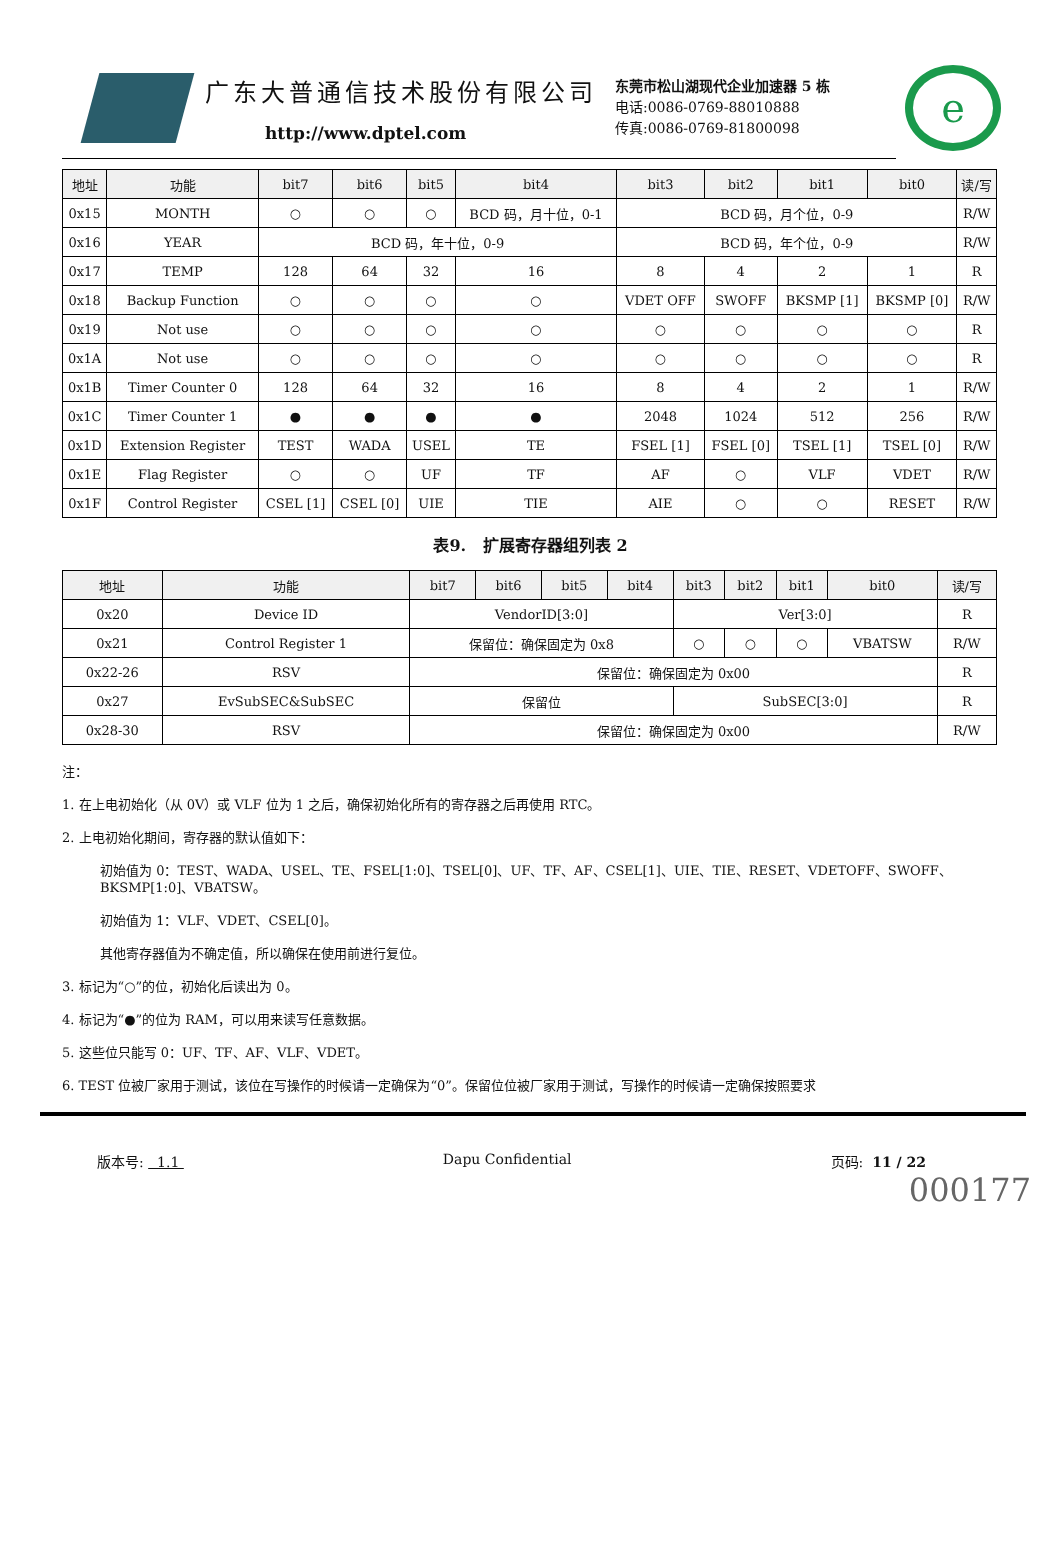广东大普通信技术股份有限公司
http://www.dptel.com
东莞市松山湖现代企业加速器 5 栋
电话:0086-0769-88010888
传真:0086-0769-81800098
e
| 地址 | 功能 | bit7 | bit6 | bit5 | bit4 | bit3 | bit2 | bit1 | bit0 | 读/写 |
| --- | --- | --- | --- | --- | --- | --- | --- | --- | --- | --- |
| 0x15 | MONTH | ○ | ○ | ○ | BCD 码，月十位，0-1 | BCD 码，月个位，0-9 | | | | R/W |
| 0x16 | YEAR | BCD 码，年十位，0-9 | | | | BCD 码，年个位，0-9 | | | | R/W |
| 0x17 | TEMP | 128 | 64 | 32 | 16 | 8 | 4 | 2 | 1 | R |
| 0x18 | Backup Function | ○ | ○ | ○ | ○ | VDET OFF | SWOFF | BKSMP [1] | BKSMP [0] | R/W |
| 0x19 | Not use | ○ | ○ | ○ | ○ | ○ | ○ | ○ | ○ | R |
| 0x1A | Not use | ○ | ○ | ○ | ○ | ○ | ○ | ○ | ○ | R |
| 0x1B | Timer Counter 0 | 128 | 64 | 32 | 16 | 8 | 4 | 2 | 1 | R/W |
| 0x1C | Timer Counter 1 | ● | ● | ● | ● | 2048 | 1024 | 512 | 256 | R/W |
| 0x1D | Extension Register | TEST | WADA | USEL | TE | FSEL [1] | FSEL [0] | TSEL [1] | TSEL [0] | R/W |
| 0x1E | Flag Register | ○ | ○ | UF | TF | AF | ○ | VLF | VDET | R/W |
| 0x1F | Control Register | CSEL [1] | CSEL [0] | UIE | TIE | AIE | ○ | ○ | RESET | R/W |
表9. 扩展寄存器组列表 2
| 地址 | 功能 | bit7 | bit6 | bit5 | bit4 | bit3 | bit2 | bit1 | bit0 | 读/写 |
| --- | --- | --- | --- | --- | --- | --- | --- | --- | --- | --- |
| 0x20 | Device ID | VendorID[3:0] | | | | Ver[3:0] | | | | R |
| 0x21 | Control Register 1 | 保留位：确保固定为 0x8 | | | | ○ | ○ | ○ | VBATSW | R/W |
| 0x22-26 | RSV | 保留位：确保固定为 0x00 | | | | | | | | R |
| 0x27 | EvSubSEC&SubSEC | 保留位 | | | | SubSEC[3:0] | | | | R |
| 0x28-30 | RSV | 保留位：确保固定为 0x00 | | | | | | | | R/W |
注：
1. 在上电初始化（从 0V）或 VLF 位为 1 之后，确保初始化所有的寄存器之后再使用 RTC。
2. 上电初始化期间，寄存器的默认值如下：
初始值为 0：TEST、WADA、USEL、TE、FSEL[1:0]、TSEL[0]、UF、TF、AF、CSEL[1]、UIE、TIE、RESET、VDETOFF、SWOFF、BKSMP[1:0]、VBATSW。
初始值为 1：VLF、VDET、CSEL[0]。
其他寄存器值为不确定值，所以确保在使用前进行复位。
3. 标记为“○”的位，初始化后读出为 0。
4. 标记为“●”的位为 RAM，可以用来读写任意数据。
5. 这些位只能写 0：UF、TF、AF、VLF、VDET。
6. TEST 位被厂家用于测试，该位在写操作的时候请一定确保为“0”。保留位位被厂家用于测试，写操作的时候请一定确保按照要求
版本号: 1.1 Dapu Confidential 页码: 11 / 22
000177